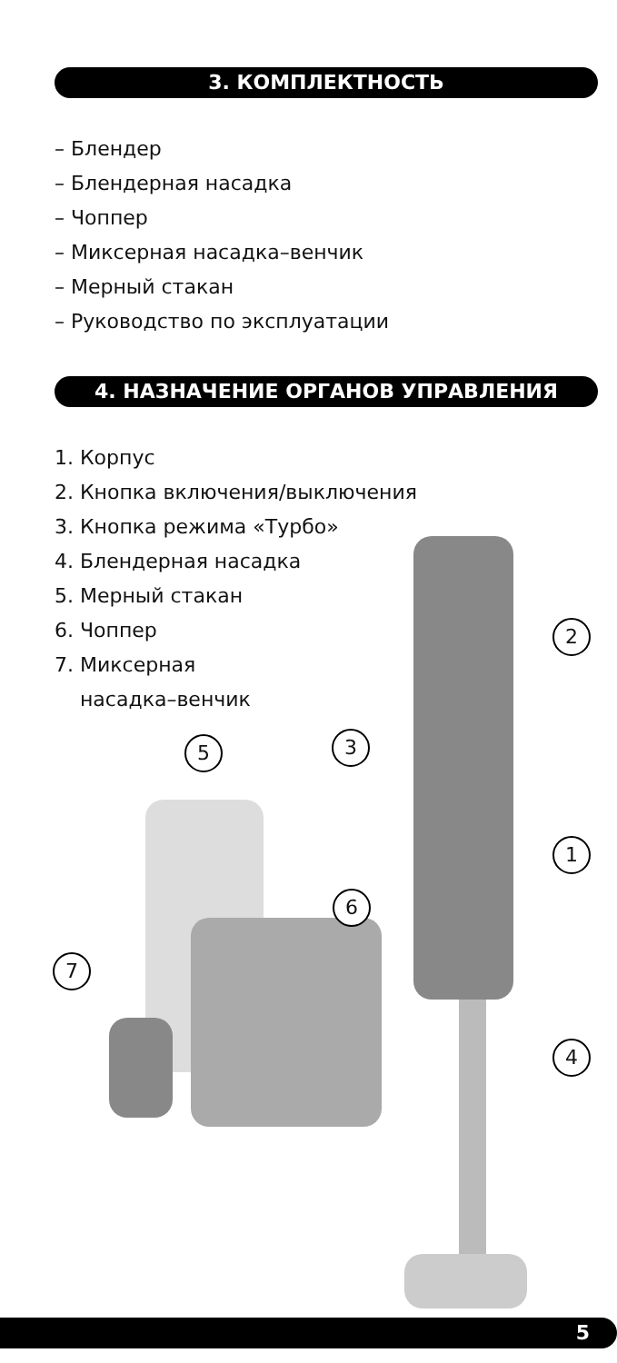3. КОМПЛЕКТНОСТЬ
– Блендер
– Блендерная насадка
– Чоппер
– Миксерная насадка–венчик
– Мерный стакан
– Руководство по эксплуатации
4. НАЗНАЧЕНИЕ ОРГАНОВ УПРАВЛЕНИЯ
1. Корпус
2. Кнопка включения/выключения
3. Кнопка режима «Турбо»
4. Блендерная насадка
5. Мерный стакан
6. Чоппер
7. Миксерная
насадка–венчик
2
3
5
1
6
7
4
5